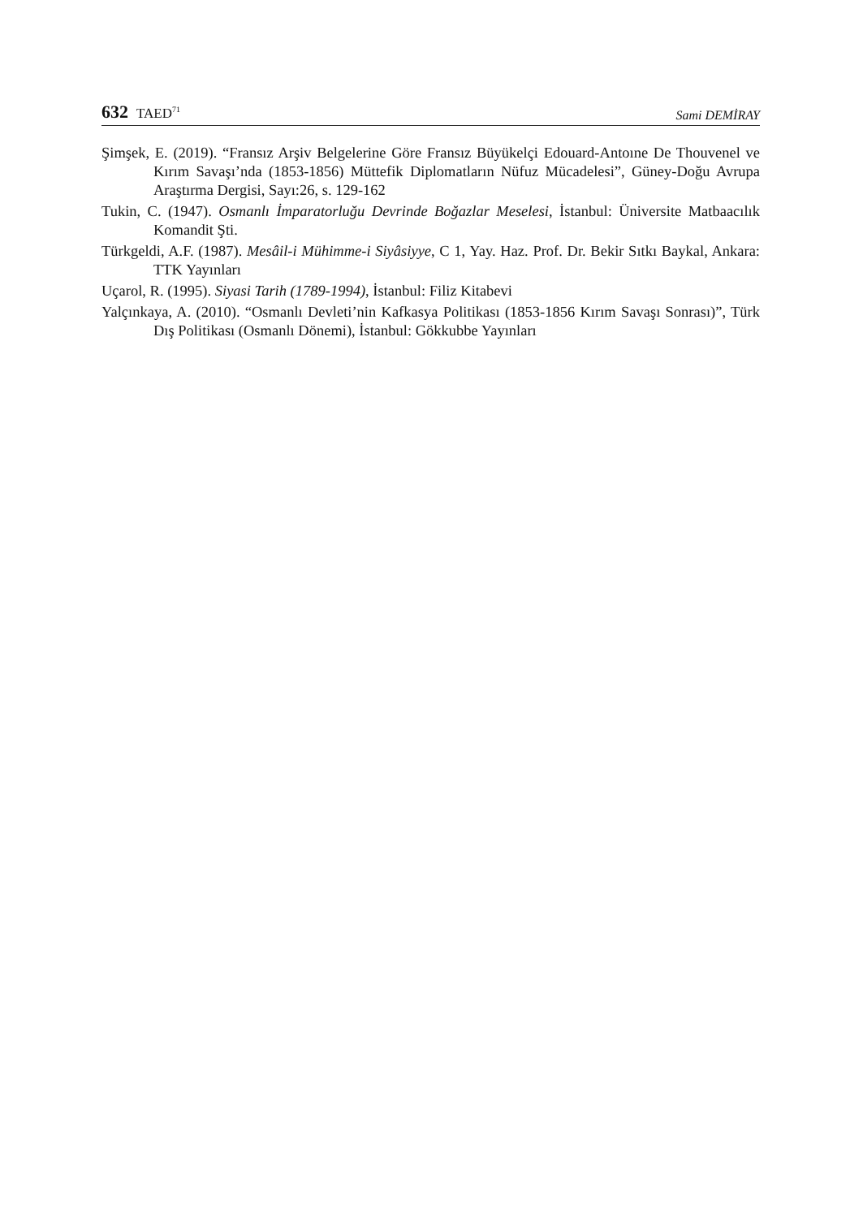632 TAED<sup>71</sup>
Sami DEMİRAY
Şimşek, E. (2019). “Fransız Arşiv Belgelerine Göre Fransız Büyükelçi Edouard-Antoıne De Thouvenel ve Kırım Savaşı’nda (1853-1856) Müttefik Diplomatların Nüfuz Mücadelesi”, Güney-Doğu Avrupa Araştırma Dergisi, Sayı:26, s. 129-162
Tukin, C. (1947). Osmanlı İmparatorluğu Devrinde Boğazlar Meselesi, İstanbul: Üniversite Matbaacılık Komandit Şti.
Türkgeldi, A.F. (1987). Mesâil-i Mühimme-i Siyâsiyye, C 1, Yay. Haz. Prof. Dr. Bekir Sıtkı Baykal, Ankara: TTK Yayınları
Uçarol, R. (1995). Siyasi Tarih (1789-1994), İstanbul: Filiz Kitabevi
Yalçınkaya, A. (2010). “Osmanlı Devleti’nin Kafkasya Politikası (1853-1856 Kırım Savaşı Sonrası)”, Türk Dış Politikası (Osmanlı Dönemi), İstanbul: Gökkubbe Yayınları